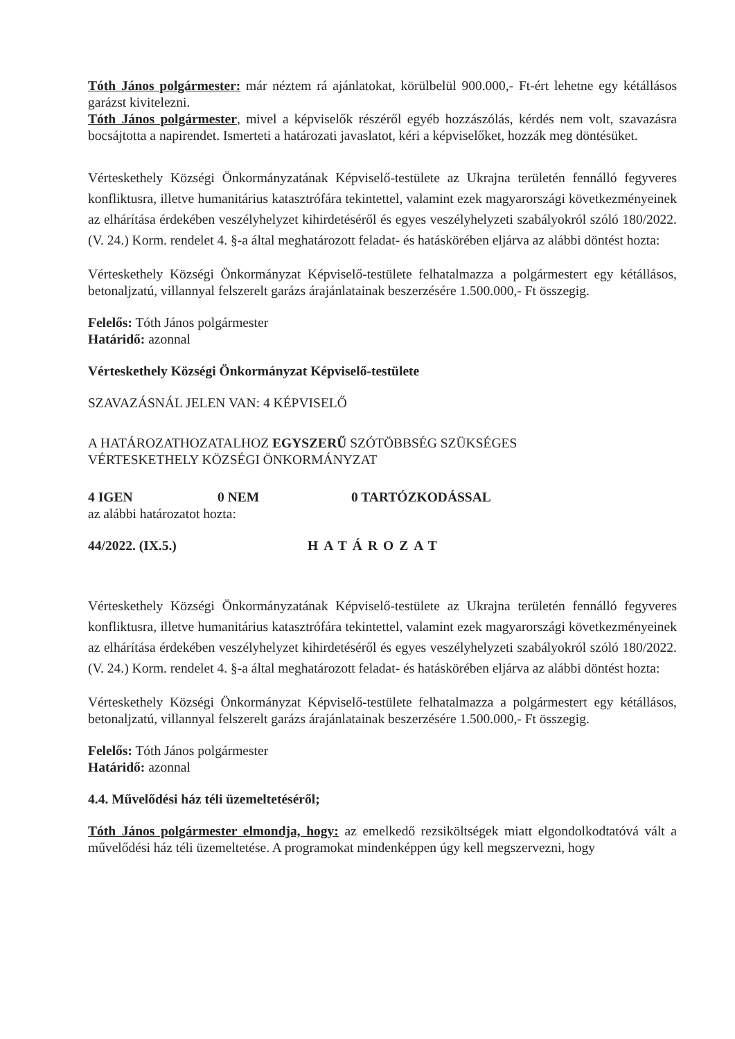Tóth János polgármester: már néztem rá ajánlatokat, körülbelül 900.000,- Ft-ért lehetne egy kétállásos garázst kivitelezni.
Tóth János polgármester, mivel a képviselők részéről egyéb hozzászólás, kérdés nem volt, szavazásra bocsájtotta a napirendet. Ismerteti a határozati javaslatot, kéri a képviselőket, hozzák meg döntésüket.
Vérteskethely Községi Önkormányzatának Képviselő-testülete az Ukrajna területén fennálló fegyveres konfliktusra, illetve humanitárius katasztrófára tekintettel, valamint ezek magyarországi következményeinek az elhárítása érdekében veszélyhelyzet kihirdetéséről és egyes veszélyhelyzeti szabályokról szóló 180/2022. (V. 24.) Korm. rendelet 4. §-a által meghatározott feladat- és hatáskörében eljárva az alábbi döntést hozta:
Vérteskethely Községi Önkormányzat Képviselő-testülete felhatalmazza a polgármestert egy kétállásos, betonaljzatú, villannyal felszerelt garázs árajánlatainak beszerzésére 1.500.000,- Ft összegig.
Felelős: Tóth János polgármester
Határidő: azonnal
Vérteskethely Községi Önkormányzat Képviselő-testülete
SZAVAZÁSNÁL JELEN VAN: 4 KÉPVISELŐ
A HATÁROZATHOZATALHOZ EGYSZERŰ SZÓTÖBBSÉG SZÜKSÉGES
VÉRTESKETHELY KÖZSÉGI ÖNKORMÁNYZAT
4 IGEN 0 NEM 0 TARTÓZKODÁSSAL
az alábbi határozatot hozta:
44/2022. (IX.5.) HATÁROZAT
Vérteskethely Községi Önkormányzatának Képviselő-testülete az Ukrajna területén fennálló fegyveres konfliktusra, illetve humanitárius katasztrófára tekintettel, valamint ezek magyarországi következményeinek az elhárítása érdekében veszélyhelyzet kihirdetéséről és egyes veszélyhelyzeti szabályokról szóló 180/2022. (V. 24.) Korm. rendelet 4. §-a által meghatározott feladat- és hatáskörében eljárva az alábbi döntést hozta:
Vérteskethely Községi Önkormányzat Képviselő-testülete felhatalmazza a polgármestert egy kétállásos, betonaljzatú, villannyal felszerelt garázs árajánlatainak beszerzésére 1.500.000,- Ft összegig.
Felelős: Tóth János polgármester
Határidő: azonnal
4.4. Művelődési ház téli üzemeltetéséről;
Tóth János polgármester elmondja, hogy: az emelkedő rezsiköltségek miatt elgondolkodtatóvá vált a művelődési ház téli üzemeltetése. A programokat mindenképpen úgy kell megszervezni, hogy